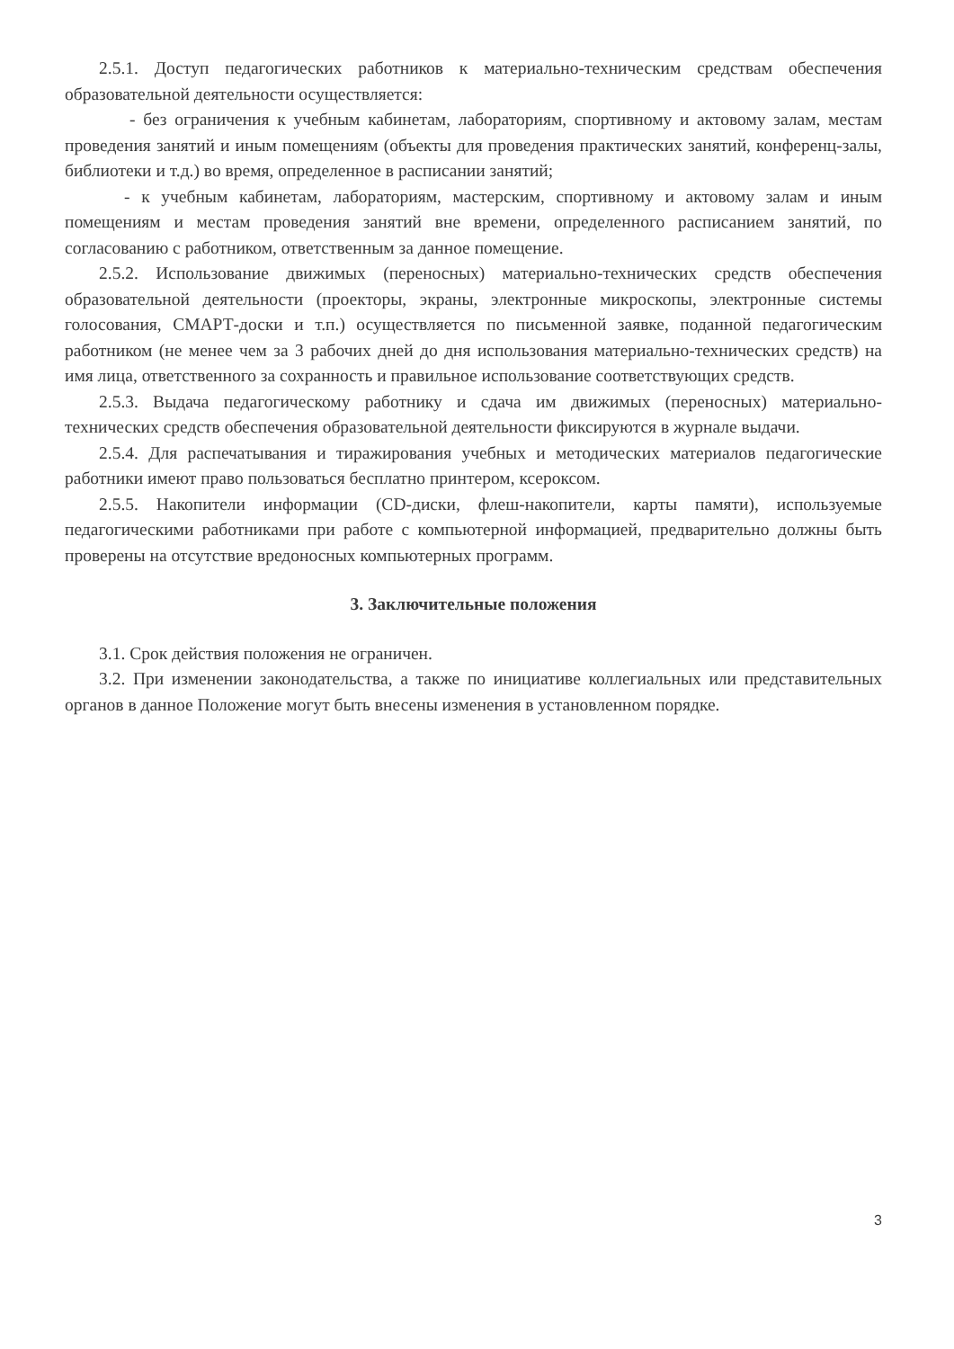2.5.1. Доступ педагогических работников к материально-техническим средствам обеспечения образовательной деятельности осуществляется:
- без ограничения к учебным кабинетам, лабораториям, спортивному и актовому залам, местам проведения занятий и иным помещениям (объекты для проведения практических занятий, конференц-залы, библиотеки и т.д.) во время, определенное в расписании занятий;
- к учебным кабинетам, лабораториям, мастерским, спортивному и актовому залам и иным помещениям и местам проведения занятий вне времени, определенного расписанием занятий, по согласованию с работником, ответственным за данное помещение.
2.5.2. Использование движимых (переносных) материально-технических средств обеспечения образовательной деятельности (проекторы, экраны, электронные микроскопы, электронные системы голосования, СМАРТ-доски и т.п.) осуществляется по письменной заявке, поданной педагогическим работником (не менее чем за 3 рабочих дней до дня использования материально-технических средств) на имя лица, ответственного за сохранность и правильное использование соответствующих средств.
2.5.3. Выдача педагогическому работнику и сдача им движимых (переносных) материально-технических средств обеспечения образовательной деятельности фиксируются в журнале выдачи.
2.5.4. Для распечатывания и тиражирования учебных и методических материалов педагогические работники имеют право пользоваться бесплатно принтером, ксероксом.
2.5.5. Накопители информации (CD-диски, флеш-накопители, карты памяти), используемые педагогическими работниками при работе с компьютерной информацией, предварительно должны быть проверены на отсутствие вредоносных компьютерных программ.
3. Заключительные положения
3.1. Срок действия положения не ограничен.
3.2. При изменении законодательства, а также по инициативе коллегиальных или представительных органов в данное Положение могут быть внесены изменения в установленном порядке.
3